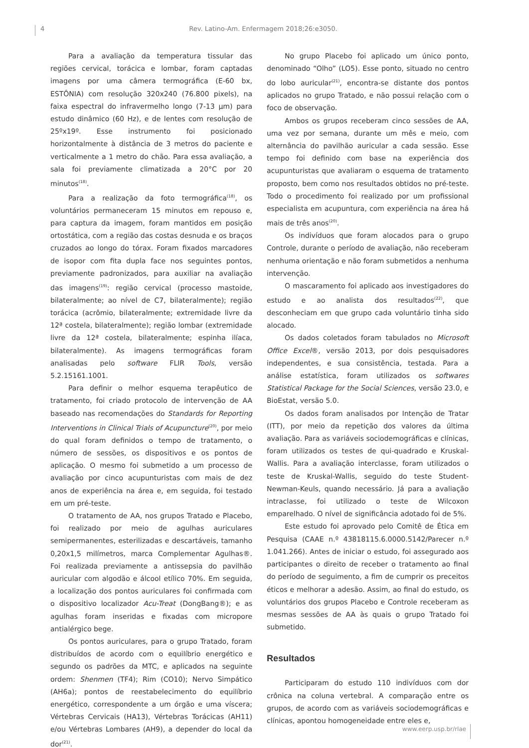4 Rev. Latino-Am. Enfermagem 2018;26:e3050.
Para a avaliação da temperatura tissular das regiões cervical, torácica e lombar, foram captadas imagens por uma câmera termográfica (E-60 bx, ESTÔNIA) com resolução 320x240 (76.800 pixels), na faixa espectral do infravermelho longo (7-13 μm) para estudo dinâmico (60 Hz), e de lentes com resolução de 25ºx19º. Esse instrumento foi posicionado horizontalmente à distância de 3 metros do paciente e verticalmente a 1 metro do chão. Para essa avaliação, a sala foi previamente climatizada a 20°C por 20 minutos<sup>(18)</sup>.
Para a realização da foto termográfica<sup>(18)</sup>, os voluntários permaneceram 15 minutos em repouso e, para captura da imagem, foram mantidos em posição ortostática, com a região das costas desnuda e os braços cruzados ao longo do tórax. Foram fixados marcadores de isopor com fita dupla face nos seguintes pontos, previamente padronizados, para auxiliar na avaliação das imagens<sup>(19)</sup>: região cervical (processo mastoide, bilateralmente; ao nível de C7, bilateralmente); região torácica (acrômio, bilateralmente; extremidade livre da 12ª costela, bilateralmente); região lombar (extremidade livre da 12ª costela, bilateralmente; espinha ilíaca, bilateralmente). As imagens termográficas foram analisadas pelo software FLIR Tools, versão 5.2.15161.1001.
Para definir o melhor esquema terapêutico de tratamento, foi criado protocolo de intervenção de AA baseado nas recomendações do Standards for Reporting Interventions in Clinical Trials of Acupuncture<sup>(20)</sup>, por meio do qual foram definidos o tempo de tratamento, o número de sessões, os dispositivos e os pontos de aplicação. O mesmo foi submetido a um processo de avaliação por cinco acupunturistas com mais de dez anos de experiência na área e, em seguida, foi testado em um pré-teste.
O tratamento de AA, nos grupos Tratado e Placebo, foi realizado por meio de agulhas auriculares semipermanentes, esterilizadas e descartáveis, tamanho 0,20x1,5 milímetros, marca Complementar Agulhas®. Foi realizada previamente a antissepsia do pavilhão auricular com algodão e álcool etílico 70%. Em seguida, a localização dos pontos auriculares foi confirmada com o dispositivo localizador Acu-Treat (DongBang®); e as agulhas foram inseridas e fixadas com micropore antialérgico bege.
Os pontos auriculares, para o grupo Tratado, foram distribuídos de acordo com o equilíbrio energético e segundo os padrões da MTC, e aplicados na seguinte ordem: Shenmen (TF4); Rim (CO10); Nervo Simpático (AH6a); pontos de reestabelecimento do equilíbrio energético, correspondente a um órgão e uma víscera; Vértebras Cervicais (HA13), Vértebras Torácicas (AH11) e/ou Vértebras Lombares (AH9), a depender do local da dor<sup>(21)</sup>.
No grupo Placebo foi aplicado um único ponto, denominado “Olho” (LO5). Esse ponto, situado no centro do lobo auricular<sup>(21)</sup>, encontra-se distante dos pontos aplicados no grupo Tratado, e não possui relação com o foco de observação.
Ambos os grupos receberam cinco sessões de AA, uma vez por semana, durante um mês e meio, com alternância do pavilhão auricular a cada sessão. Esse tempo foi definido com base na experiência dos acupunturistas que avaliaram o esquema de tratamento proposto, bem como nos resultados obtidos no pré-teste. Todo o procedimento foi realizado por um profissional especialista em acupuntura, com experiência na área há mais de três anos<sup>(20)</sup>.
Os indivíduos que foram alocados para o grupo Controle, durante o período de avaliação, não receberam nenhuma orientação e não foram submetidos a nenhuma intervenção.
O mascaramento foi aplicado aos investigadores do estudo e ao analista dos resultados<sup>(22)</sup>, que desconheciam em que grupo cada voluntário tinha sido alocado.
Os dados coletados foram tabulados no Microsoft Office Excel®, versão 2013, por dois pesquisadores independentes, e sua consistência, testada. Para a análise estatística, foram utilizados os softwares Statistical Package for the Social Sciences, versão 23.0, e BioEstat, versão 5.0.
Os dados foram analisados por Intenção de Tratar (ITT), por meio da repetição dos valores da última avaliação. Para as variáveis sociodemográficas e clínicas, foram utilizados os testes de qui-quadrado e Kruskal-Wallis. Para a avaliação interclasse, foram utilizados o teste de Kruskal-Wallis, seguido do teste Student-Newman-Keuls, quando necessário. Já para a avaliação intraclasse, foi utilizado o teste de Wilcoxon emparelhado. O nível de significância adotado foi de 5%.
Este estudo foi aprovado pelo Comitê de Ética em Pesquisa (CAAE n.º 43818115.6.0000.5142/Parecer n.º 1.041.266). Antes de iniciar o estudo, foi assegurado aos participantes o direito de receber o tratamento ao final do período de seguimento, a fim de cumprir os preceitos éticos e melhorar a adesão. Assim, ao final do estudo, os voluntários dos grupos Placebo e Controle receberam as mesmas sessões de AA às quais o grupo Tratado foi submetido.
Resultados
Participaram do estudo 110 indivíduos com dor crônica na coluna vertebral. A comparação entre os grupos, de acordo com as variáveis sociodemográficas e clínicas, apontou homogeneidade entre eles e,
www.eerp.usp.br/rlae